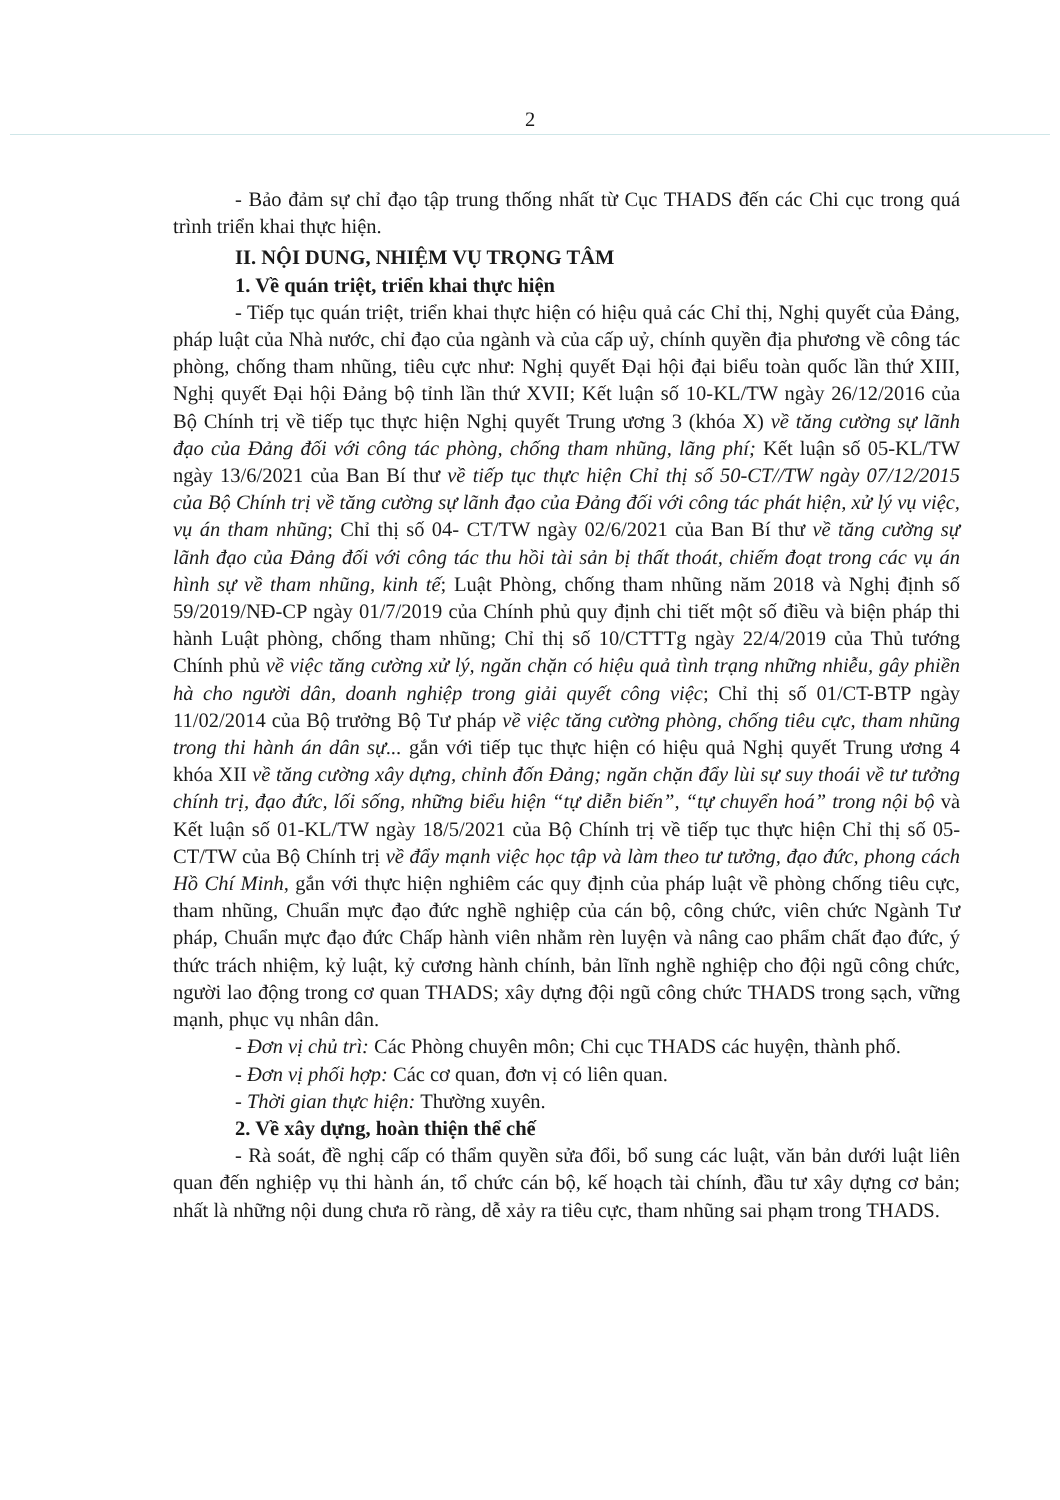2
- Bảo đảm sự chỉ đạo tập trung thống nhất từ Cục THADS đến các Chi cục trong quá trình triển khai thực hiện.
II. NỘI DUNG, NHIỆM VỤ TRỌNG TÂM
1. Về quán triệt, triển khai thực hiện
- Tiếp tục quán triệt, triển khai thực hiện có hiệu quả các Chỉ thị, Nghị quyết của Đảng, pháp luật của Nhà nước, chỉ đạo của ngành và của cấp uỷ, chính quyền địa phương về công tác phòng, chống tham nhũng, tiêu cực như: Nghị quyết Đại hội đại biểu toàn quốc lần thứ XIII, Nghị quyết Đại hội Đảng bộ tỉnh lần thứ XVII; Kết luận số 10-KL/TW ngày 26/12/2016 của Bộ Chính trị về tiếp tục thực hiện Nghị quyết Trung ương 3 (khóa X) về tăng cường sự lãnh đạo của Đảng đối với công tác phòng, chống tham nhũng, lãng phí; Kết luận số 05-KL/TW ngày 13/6/2021 của Ban Bí thư về tiếp tục thực hiện Chỉ thị số 50-CT//TW ngày 07/12/2015 của Bộ Chính trị về tăng cường sự lãnh đạo của Đảng đối với công tác phát hiện, xử lý vụ việc, vụ án tham nhũng; Chỉ thị số 04- CT/TW ngày 02/6/2021 của Ban Bí thư về tăng cường sự lãnh đạo của Đảng đối với công tác thu hồi tài sản bị thất thoát, chiếm đoạt trong các vụ án hình sự về tham nhũng, kinh tế; Luật Phòng, chống tham nhũng năm 2018 và Nghị định số 59/2019/NĐ-CP ngày 01/7/2019 của Chính phủ quy định chi tiết một số điều và biện pháp thi hành Luật phòng, chống tham nhũng; Chỉ thị số 10/CTTTg ngày 22/4/2019 của Thủ tướng Chính phủ về việc tăng cường xử lý, ngăn chặn có hiệu quả tình trạng những nhiễu, gây phiền hà cho người dân, doanh nghiệp trong giải quyết công việc; Chỉ thị số 01/CT-BTP ngày 11/02/2014 của Bộ trưởng Bộ Tư pháp về việc tăng cường phòng, chống tiêu cực, tham nhũng trong thi hành án dân sự... gắn với tiếp tục thực hiện có hiệu quả Nghị quyết Trung ương 4 khóa XII về tăng cường xây dựng, chỉnh đốn Đảng; ngăn chặn đẩy lùi sự suy thoái về tư tưởng chính trị, đạo đức, lối sống, những biểu hiện “tự diễn biến”, “tự chuyển hoá” trong nội bộ và Kết luận số 01-KL/TW ngày 18/5/2021 của Bộ Chính trị về tiếp tục thực hiện Chỉ thị số 05-CT/TW của Bộ Chính trị về đẩy mạnh việc học tập và làm theo tư tưởng, đạo đức, phong cách Hồ Chí Minh, gắn với thực hiện nghiêm các quy định của pháp luật về phòng chống tiêu cực, tham nhũng, Chuẩn mực đạo đức nghề nghiệp của cán bộ, công chức, viên chức Ngành Tư pháp, Chuẩn mực đạo đức Chấp hành viên nhằm rèn luyện và nâng cao phẩm chất đạo đức, ý thức trách nhiệm, kỷ luật, kỷ cương hành chính, bản lĩnh nghề nghiệp cho đội ngũ công chức, người lao động trong cơ quan THADS; xây dựng đội ngũ công chức THADS trong sạch, vững mạnh, phục vụ nhân dân.
- Đơn vị chủ trì: Các Phòng chuyên môn; Chi cục THADS các huyện, thành phố.
- Đơn vị phối hợp: Các cơ quan, đơn vị có liên quan.
- Thời gian thực hiện: Thường xuyên.
2. Về xây dựng, hoàn thiện thể chế
- Rà soát, đề nghị cấp có thẩm quyền sửa đổi, bổ sung các luật, văn bản dưới luật liên quan đến nghiệp vụ thi hành án, tổ chức cán bộ, kế hoạch tài chính, đầu tư xây dựng cơ bản; nhất là những nội dung chưa rõ ràng, dễ xảy ra tiêu cực, tham nhũng sai phạm trong THADS.